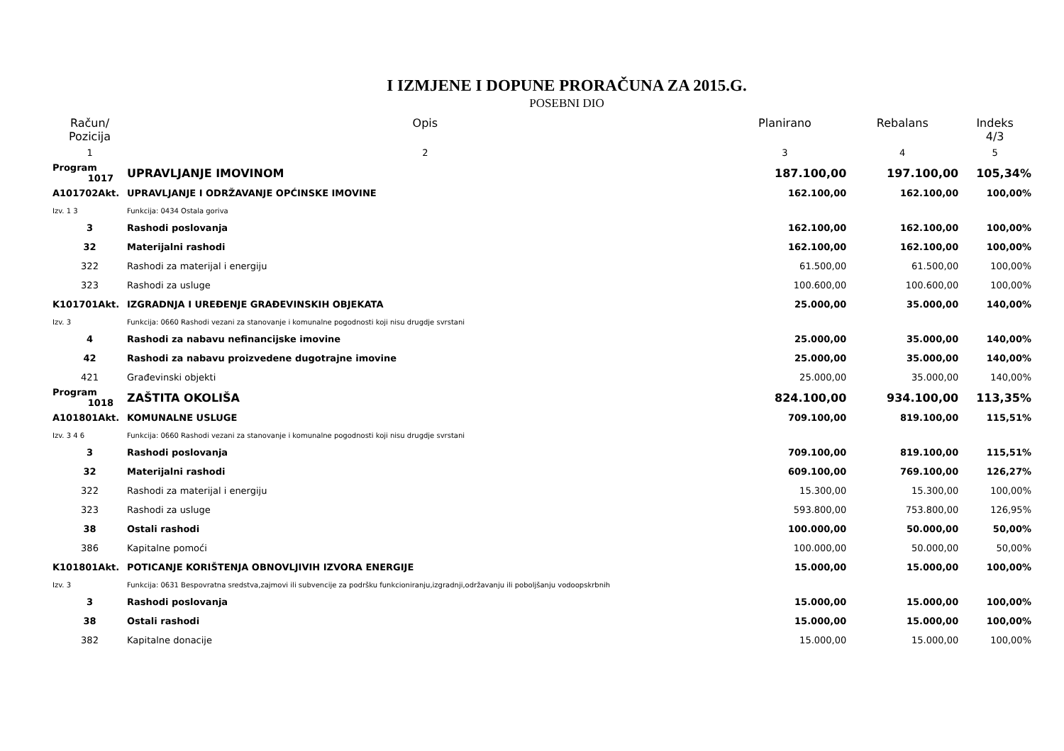I IZMJENE I DOPUNE PRORAČUNA ZA 2015.G.
POSEBNI DIO
| Račun/ Pozicija | Opis | Planirano | Rebalans | Indeks 4/3 |
| --- | --- | --- | --- | --- |
| 1 | 2 | 3 | 4 | 5 |
| Program 1017 | UPRAVLJANJE IMOVINOM | 187.100,00 | 197.100,00 | 105,34% |
| A101702Akt. | UPRAVLJANJE I ODRŽAVANJE OPĆINSKE IMOVINE | 162.100,00 | 162.100,00 | 100,00% |
| Izv. 1 3 | Funkcija: 0434 Ostala goriva | | | |
| 3 | Rashodi poslovanja | 162.100,00 | 162.100,00 | 100,00% |
| 32 | Materijalni rashodi | 162.100,00 | 162.100,00 | 100,00% |
| 322 | Rashodi za materijal i energiju | 61.500,00 | 61.500,00 | 100,00% |
| 323 | Rashodi za usluge | 100.600,00 | 100.600,00 | 100,00% |
| K101701Akt. | IZGRADNJA I UREĐENJE GRAĐEVINSKIH OBJEKATA | 25.000,00 | 35.000,00 | 140,00% |
| Izv. 3 | Funkcija: 0660 Rashodi vezani za stanovanje i komunalne pogodnosti koji nisu drugdje svrstani | | | |
| 4 | Rashodi za nabavu nefinancijske imovine | 25.000,00 | 35.000,00 | 140,00% |
| 42 | Rashodi za nabavu proizvedene dugotrajne imovine | 25.000,00 | 35.000,00 | 140,00% |
| 421 | Građevinski objekti | 25.000,00 | 35.000,00 | 140,00% |
| Program 1018 | ZAŠTITA OKOLIŠA | 824.100,00 | 934.100,00 | 113,35% |
| A101801Akt. | KOMUNALNE USLUGE | 709.100,00 | 819.100,00 | 115,51% |
| Izv. 3 4 6 | Funkcija: 0660 Rashodi vezani za stanovanje i komunalne pogodnosti koji nisu drugdje svrstani | | | |
| 3 | Rashodi poslovanja | 709.100,00 | 819.100,00 | 115,51% |
| 32 | Materijalni rashodi | 609.100,00 | 769.100,00 | 126,27% |
| 322 | Rashodi za materijal i energiju | 15.300,00 | 15.300,00 | 100,00% |
| 323 | Rashodi za usluge | 593.800,00 | 753.800,00 | 126,95% |
| 38 | Ostali rashodi | 100.000,00 | 50.000,00 | 50,00% |
| 386 | Kapitalne pomoći | 100.000,00 | 50.000,00 | 50,00% |
| K101801Akt. | POTICANJE KORIŠTENJA OBNOVLJIVIH IZVORA ENERGIJE | 15.000,00 | 15.000,00 | 100,00% |
| Izv. 3 | Funkcija: 0631 Bespovratna sredstva,zajmovi ili subvencije za podršku funkcioniranju,izgradnji,održavanju ili poboljšanju vodoopskrbnih | | | |
| 3 | Rashodi poslovanja | 15.000,00 | 15.000,00 | 100,00% |
| 38 | Ostali rashodi | 15.000,00 | 15.000,00 | 100,00% |
| 382 | Kapitalne donacije | 15.000,00 | 15.000,00 | 100,00% |